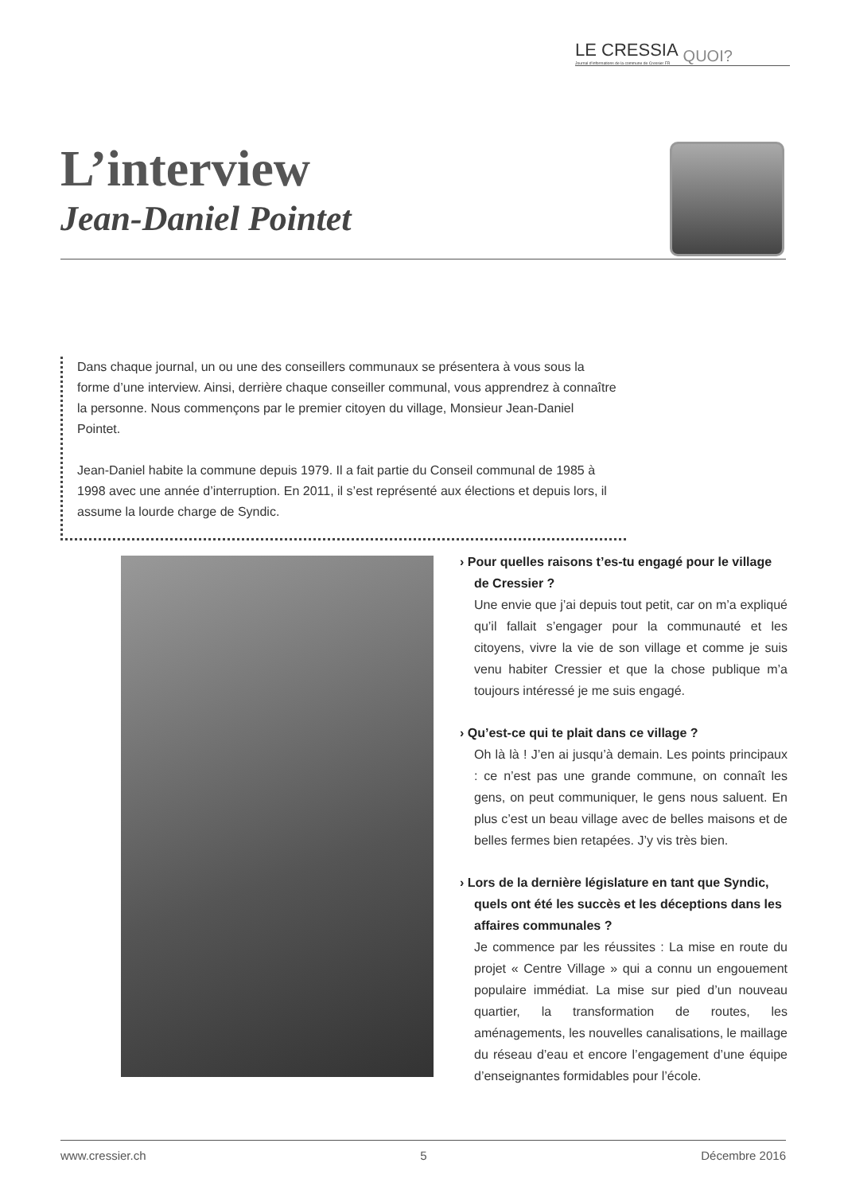LE CRESSIA
Journal d'informations de la commune de Cressier FR QUOI?
L’interview
Jean-Daniel Pointet
Dans chaque journal, un ou une des conseillers communaux se présentera à vous sous la forme d’une interview. Ainsi, derrière chaque conseiller communal, vous apprendrez à connaître la personne. Nous commençons par le premier citoyen du village, Monsieur Jean-Daniel Pointet.
Jean-Daniel habite la commune depuis 1979. Il a fait partie du Conseil communal de 1985 à 1998 avec une année d’interruption. En 2011, il s’est représenté aux élections et depuis lors, il assume la lourde charge de Syndic.
› Pour quelles raisons t’es-tu engagé pour le village de Cressier ?
Une envie que j’ai depuis tout petit, car on m’a expliqué qu’il fallait s’engager pour la communauté et les citoyens, vivre la vie de son village et comme je suis venu habiter Cressier et que la chose publique m’a toujours intéressé je me suis engagé.
› Qu’est-ce qui te plait dans ce village ?
Oh là là ! J’en ai jusqu’à demain. Les points principaux : ce n’est pas une grande commune, on connaît les gens, on peut communiquer, le gens nous saluent. En plus c’est un beau village avec de belles maisons et de belles fermes bien retapées. J’y vis très bien.
› Lors de la dernière législature en tant que Syndic, quels ont été les succès et les déceptions dans les affaires communales ?
Je commence par les réussites : La mise en route du projet « Centre Village » qui a connu un engouement populaire immédiat. La mise sur pied d’un nouveau quartier, la transformation de routes, les aménagements, les nouvelles canalisations, le maillage du réseau d’eau et encore l’engagement d’une équipe d’enseignantes formidables pour l’école.
www.cressier.ch 5 Décembre 2016